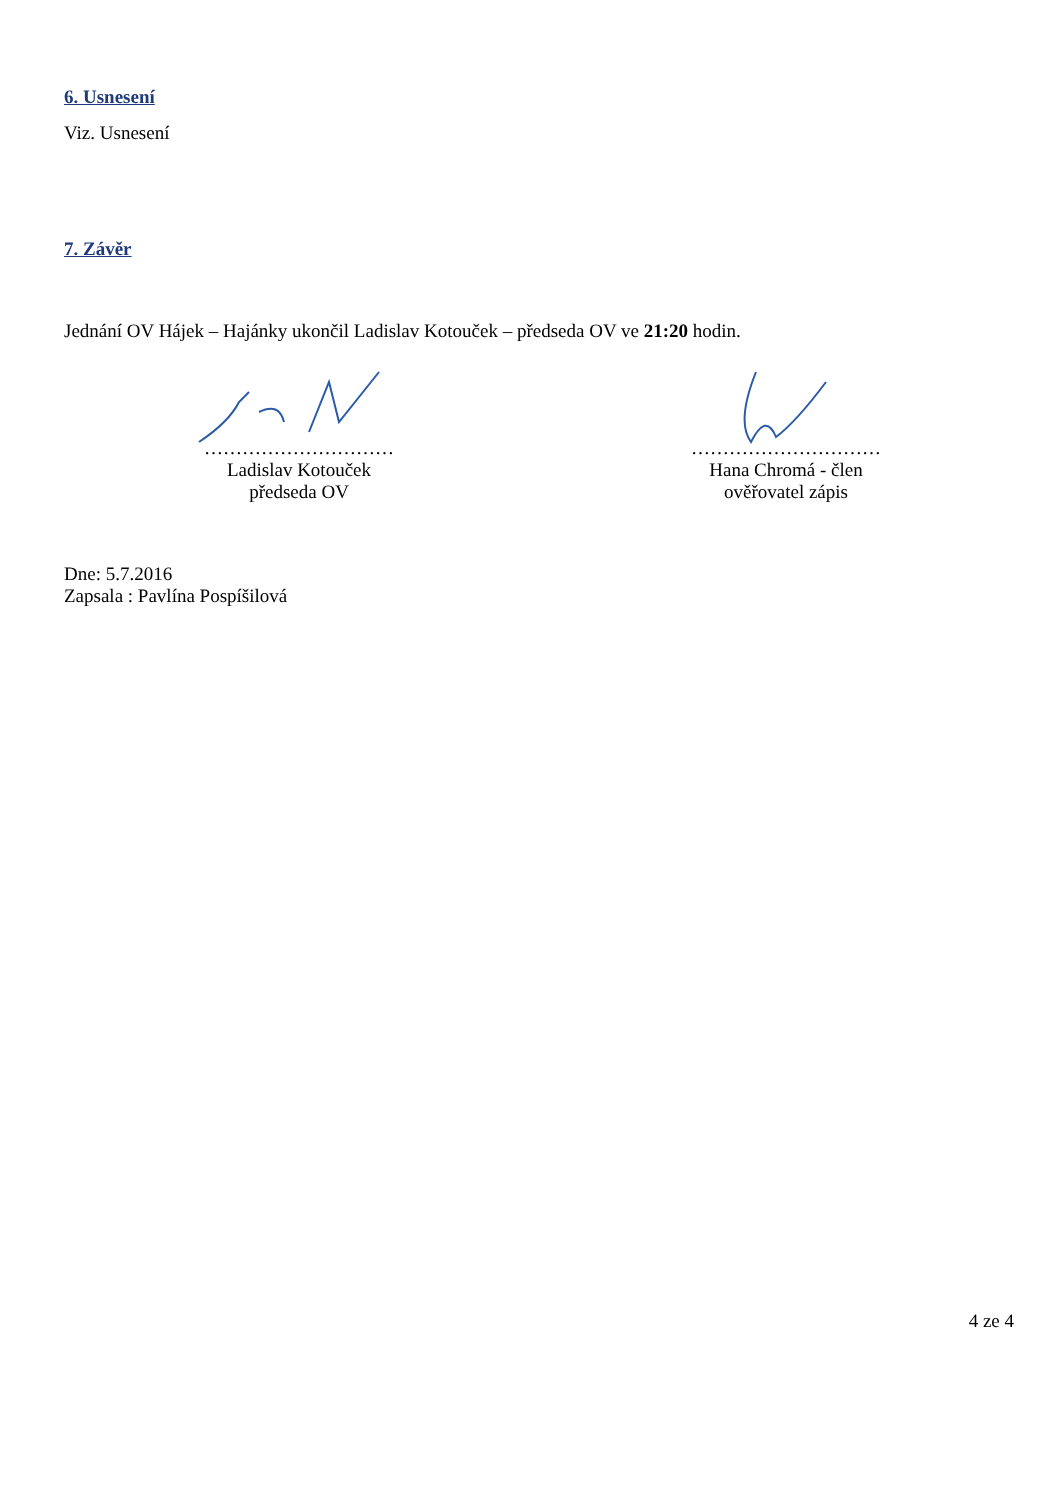6. Usnesení
Viz. Usnesení
7. Závěr
Jednání OV Hájek – Hajánky ukončil Ladislav Kotouček – předseda OV ve 21:20 hodin.
…………………………
Ladislav Kotouček
předseda OV
…………………………
Hana Chromá - člen
ověřovatel zápis
Dne: 5.7.2016
Zapsala : Pavlína Pospíšilová
4 ze 4